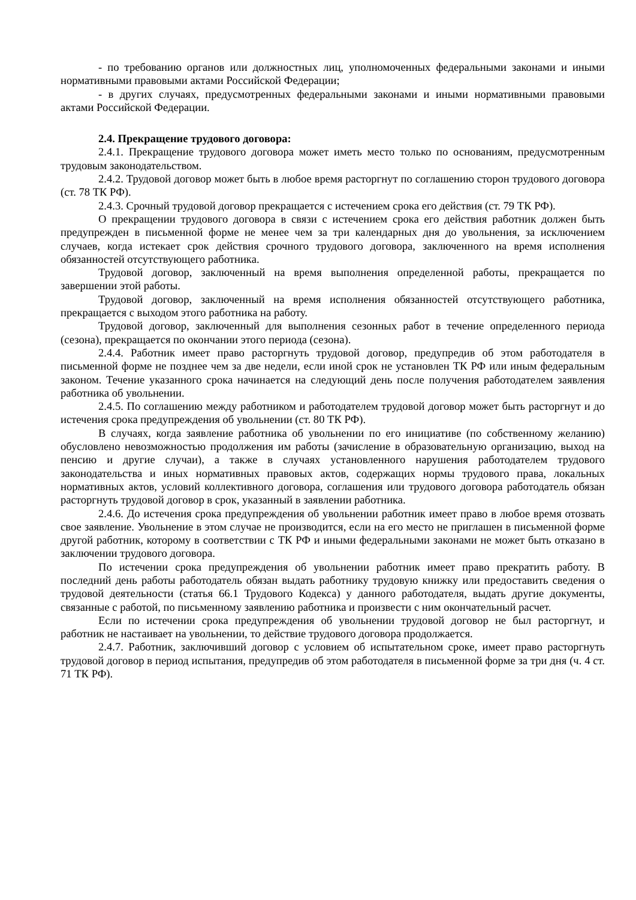- по требованию органов или должностных лиц, уполномоченных федеральными законами и иными нормативными правовыми актами Российской Федерации;
- в других случаях, предусмотренных федеральными законами и иными нормативными правовыми актами Российской Федерации.
2.4. Прекращение трудового договора:
2.4.1. Прекращение трудового договора может иметь место только по основаниям, предусмотренным трудовым законодательством.
2.4.2. Трудовой договор может быть в любое время расторгнут по соглашению сторон трудового договора (ст. 78 ТК РФ).
2.4.3. Срочный трудовой договор прекращается с истечением срока его действия (ст. 79 ТК РФ).
О прекращении трудового договора в связи с истечением срока его действия работник должен быть предупрежден в письменной форме не менее чем за три календарных дня до увольнения, за исключением случаев, когда истекает срок действия срочного трудового договора, заключенного на время исполнения обязанностей отсутствующего работника.
Трудовой договор, заключенный на время выполнения определенной работы, прекращается по завершении этой работы.
Трудовой договор, заключенный на время исполнения обязанностей отсутствующего работника, прекращается с выходом этого работника на работу.
Трудовой договор, заключенный для выполнения сезонных работ в течение определенного периода (сезона), прекращается по окончании этого периода (сезона).
2.4.4. Работник имеет право расторгнуть трудовой договор, предупредив об этом работодателя в письменной форме не позднее чем за две недели, если иной срок не установлен ТК РФ или иным федеральным законом. Течение указанного срока начинается на следующий день после получения работодателем заявления работника об увольнении.
2.4.5. По соглашению между работником и работодателем трудовой договор может быть расторгнут и до истечения срока предупреждения об увольнении (ст. 80 ТК РФ).
В случаях, когда заявление работника об увольнении по его инициативе (по собственному желанию) обусловлено невозможностью продолжения им работы (зачисление в образовательную организацию, выход на пенсию и другие случаи), а также в случаях установленного нарушения работодателем трудового законодательства и иных нормативных правовых актов, содержащих нормы трудового права, локальных нормативных актов, условий коллективного договора, соглашения или трудового договора работодатель обязан расторгнуть трудовой договор в срок, указанный в заявлении работника.
2.4.6. До истечения срока предупреждения об увольнении работник имеет право в любое время отозвать свое заявление. Увольнение в этом случае не производится, если на его место не приглашен в письменной форме другой работник, которому в соответствии с ТК РФ и иными федеральными законами не может быть отказано в заключении трудового договора.
По истечении срока предупреждения об увольнении работник имеет право прекратить работу. В последний день работы работодатель обязан выдать работнику трудовую книжку или предоставить сведения о трудовой деятельности (статья 66.1 Трудового Кодекса) у данного работодателя, выдать другие документы, связанные с работой, по письменному заявлению работника и произвести с ним окончательный расчет.
Если по истечении срока предупреждения об увольнении трудовой договор не был расторгнут, и работник не настаивает на увольнении, то действие трудового договора продолжается.
2.4.7. Работник, заключивший договор с условием об испытательном сроке, имеет право расторгнуть трудовой договор в период испытания, предупредив об этом работодателя в письменной форме за три дня (ч. 4 ст. 71 ТК РФ).